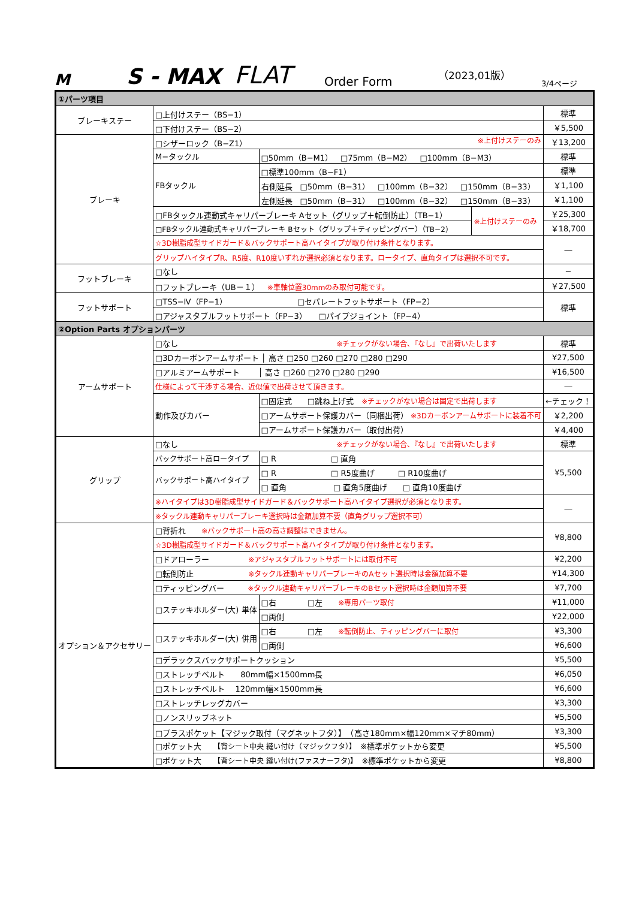M
S - MAX
FLAT
Order Form
（2023,01版）
3/4ページ
| ①パーツ項目 | | | |
| ブレーキステー | □上付けステー（BS−1） | | 標準 |
| | □下付けステー（BS−2） | | ￥5,500 |
| ブレーキ | □シザーロック（B−Z1） ※上付けステーのみ | | ￥13,200 |
| | M−タックル | □50mm（B−M1） □75mm（B−M2） □100mm（B−M3） | 標準 |
| | FBタックル | □標準100mm（B−F1） | 標準 |
| | | 右側延長 □50mm（B−31） □100mm（B−32） □150mm（B−33） | ￥1,100 |
| | | 左側延長 □50mm（B−31） □100mm（B−32） □150mm（B−33） | ￥1,100 |
| | / □FBタックル連動式キャリパーブレーキ Aセット（グリップ＋転倒防止）（TB−1） / ※上付けステーのみ / / □FBタックル連動式キャリパーブレーキ Bセット（グリップ＋ティッピングバー）（TB−2） / / | | ￥25,300 |
| | | | ￥18,700 |
| | ☆3D樹脂成型サイドガード＆バックサポート高ハイタイプが取り付け条件となります。 | | ― |
| | グリップハイタイプR、R5度、R10度いずれか選択必須となります。ロータイプ、直角タイプは選択不可です。 | | |
| フットブレーキ | □なし | | − |
| | □フットブレーキ（UB－１） ※車軸位置30mmのみ取付可能です。 | | ￥27,500 |
| フットサポート | □TSS−Ⅳ（FP−1） □セパレートフットサポート（FP−2） | | 標準 |
| | □アジャスタブルフットサポート（FP−3） □パイプジョイント（FP−4） | | |
| ②Option Parts オプションパーツ | | | |
| アームサポート | □なし ※チェックがない場合、『なし』で出荷いたします | | 標準 |
| | □3Dカーボンアームサポート │ 高さ □250 □260 □270 □280 □290 | | ¥27,500 |
| | □アルミアームサポート │ 高さ □260 □270 □280 □290 | | ¥16,500 |
| | 仕様によって干渉する場合、近似値で出荷させて頂きます。 | | ― |
| | 動作及びカバー | □固定式 □跳ね上げ式 ※チェックがない場合は固定で出荷します | ←チェック！ |
| | | □アームサポート保護カバー（同梱出荷） ※3Dカーボンアームサポートに装着不可 | ￥2,200 |
| | | □アームサポート保護カバー（取付出荷） | ￥4,400 |
| グリップ | □なし ※チェックがない場合、『なし』で出荷いたします | | 標準 |
| | バックサポート高ロータイプ | □ R □ 直角 | ¥5,500 |
| | バックサポート高ハイタイプ | □ R □ R5度曲げ □ R10度曲げ | |
| | | □ 直角 □ 直角5度曲げ □ 直角10度曲げ | |
| | ※ハイタイプは3D樹脂成型サイドガード＆バックサポート高ハイタイプ選択が必須となります。 | | ― |
| | ※タックル連動キャリパーブレーキ選択時は金額加算不要（直角グリップ選択不可） | | |
| オプション＆アクセサリー | □背折れ ※バックサポート高の高さ調整はできません。 | | ¥8,800 |
| | ☆3D樹脂成型サイドガード＆バックサポート高ハイタイプが取り付け条件となります。 | | |
| | □ドアローラー ※アジャスタブルフットサポートには取付不可 | | ¥2,200 |
| | □転倒防止 ※タックル連動キャリパーブレーキのAセット選択時は金額加算不要 | | ¥14,300 |
| | □ティッピングバー ※タックル連動キャリパーブレーキのBセット選択時は金額加算不要 | | ¥7,700 |
| | □ステッキホルダー(大) 単体 | □右 □左 ※専用パーツ取付 | ¥11,000 |
| | | □両側 | ¥22,000 |
| | □ステッキホルダー(大) 併用 | □右 □左 ※転倒防止、ティッピングバーに取付 | ¥3,300 |
| | | □両側 | ¥6,600 |
| | □デラックスバックサポートクッション | | ¥5,500 |
| | □ストレッチベルト 80mm幅×1500mm長 | | ¥6,050 |
| | □ストレッチベルト 120mm幅×1500mm長 | | ¥6,600 |
| | □ストレッチレッグカバー | | ¥3,300 |
| | □ノンスリップネット | | ¥5,500 |
| | □プラスポケット【マジック取付（マグネットフタ）】 （高さ180mm×幅120mm×マチ80mm） | | ¥3,300 |
| | □ポケット大 【背シート中央 縫い付け（マジックフタ）】 ※標準ポケットから変更 | | ¥5,500 |
| | □ポケット大 【背シート中央 縫い付け(ファスナーフタ)】 ※標準ポケットから変更 | | ¥8,800 |